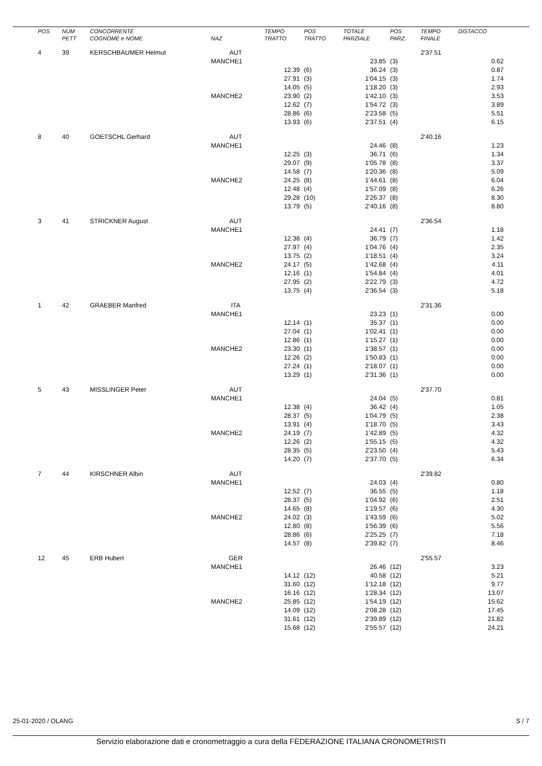| POS | NUM PETT | CONCORRENTE COGNOME e NOME | NAZ | TEMPO TRATTO | POS TRATTO | TOTALE PARZIALE | POS PARZ. | TEMPO FINALE | DISTACCO |
| --- | --- | --- | --- | --- | --- | --- | --- | --- | --- |
| 4 | 39 | KERSCHBAUMER Helmut | AUT | | | | | 2'37.51 | |
| | | | MANCHE1 | | | 23.85 | (3) | | 0.62 |
| | | | | 12.39 | (6) | 36.24 | (3) | | 0.87 |
| | | | | 27.91 | (3) | 1'04.15 | (3) | | 1.74 |
| | | | | 14.05 | (5) | 1'18.20 | (3) | | 2.93 |
| | | | MANCHE2 | 23.90 | (2) | 1'42.10 | (3) | | 3.53 |
| | | | | 12.62 | (7) | 1'54.72 | (3) | | 3.89 |
| | | | | 28.86 | (6) | 2'23.58 | (5) | | 5.51 |
| | | | | 13.93 | (6) | 2'37.51 | (4) | | 6.15 |
| 8 | 40 | GOETSCHL Gerhard | AUT | | | | | 2'40.16 | |
| | | | MANCHE1 | | | 24.46 | (8) | | 1.23 |
| | | | | 12.25 | (3) | 36.71 | (6) | | 1.34 |
| | | | | 29.07 | (9) | 1'05.78 | (8) | | 3.37 |
| | | | | 14.58 | (7) | 1'20.36 | (8) | | 5.09 |
| | | | MANCHE2 | 24.25 | (8) | 1'44.61 | (8) | | 6.04 |
| | | | | 12.48 | (4) | 1'57.09 | (8) | | 6.26 |
| | | | | 29.28 | (10) | 2'26.37 | (8) | | 8.30 |
| | | | | 13.79 | (5) | 2'40.16 | (8) | | 8.80 |
| 3 | 41 | STRICKNER August | AUT | | | | | 2'36.54 | |
| | | | MANCHE1 | | | 24.41 | (7) | | 1.18 |
| | | | | 12.38 | (4) | 36.79 | (7) | | 1.42 |
| | | | | 27.97 | (4) | 1'04.76 | (4) | | 2.35 |
| | | | | 13.75 | (2) | 1'18.51 | (4) | | 3.24 |
| | | | MANCHE2 | 24.17 | (5) | 1'42.68 | (4) | | 4.11 |
| | | | | 12.16 | (1) | 1'54.84 | (4) | | 4.01 |
| | | | | 27.95 | (2) | 2'22.79 | (3) | | 4.72 |
| | | | | 13.75 | (4) | 2'36.54 | (3) | | 5.18 |
| 1 | 42 | GRAEBER Manfred | ITA | | | | | 2'31.36 | |
| | | | MANCHE1 | | | 23.23 | (1) | | 0.00 |
| | | | | 12.14 | (1) | 35.37 | (1) | | 0.00 |
| | | | | 27.04 | (1) | 1'02.41 | (1) | | 0.00 |
| | | | | 12.86 | (1) | 1'15.27 | (1) | | 0.00 |
| | | | MANCHE2 | 23.30 | (1) | 1'38.57 | (1) | | 0.00 |
| | | | | 12.26 | (2) | 1'50.83 | (1) | | 0.00 |
| | | | | 27.24 | (1) | 2'18.07 | (1) | | 0.00 |
| | | | | 13.29 | (1) | 2'31.36 | (1) | | 0.00 |
| 5 | 43 | MISSLINGER Peter | AUT | | | | | 2'37.70 | |
| | | | MANCHE1 | | | 24.04 | (5) | | 0.81 |
| | | | | 12.38 | (4) | 36.42 | (4) | | 1.05 |
| | | | | 28.37 | (5) | 1'04.79 | (5) | | 2.38 |
| | | | | 13.91 | (4) | 1'18.70 | (5) | | 3.43 |
| | | | MANCHE2 | 24.19 | (7) | 1'42.89 | (5) | | 4.32 |
| | | | | 12.26 | (2) | 1'55.15 | (5) | | 4.32 |
| | | | | 28.35 | (5) | 2'23.50 | (4) | | 5.43 |
| | | | | 14.20 | (7) | 2'37.70 | (5) | | 6.34 |
| 7 | 44 | KIRSCHNER Albin | AUT | | | | | 2'39.82 | |
| | | | MANCHE1 | | | 24.03 | (4) | | 0.80 |
| | | | | 12.52 | (7) | 36.55 | (5) | | 1.18 |
| | | | | 28.37 | (5) | 1'04.92 | (6) | | 2.51 |
| | | | | 14.65 | (8) | 1'19.57 | (6) | | 4.30 |
| | | | MANCHE2 | 24.02 | (3) | 1'43.59 | (6) | | 5.02 |
| | | | | 12.80 | (8) | 1'56.39 | (6) | | 5.56 |
| | | | | 28.86 | (6) | 2'25.25 | (7) | | 7.18 |
| | | | | 14.57 | (8) | 2'39.82 | (7) | | 8.46 |
| 12 | 45 | ERB Hubert | GER | | | | | 2'55.57 | |
| | | | MANCHE1 | | | 26.46 | (12) | | 3.23 |
| | | | | 14.12 | (12) | 40.58 | (12) | | 5.21 |
| | | | | 31.60 | (12) | 1'12.18 | (12) | | 9.77 |
| | | | | 16.16 | (12) | 1'28.34 | (12) | | 13.07 |
| | | | MANCHE2 | 25.85 | (12) | 1'54.19 | (12) | | 15.62 |
| | | | | 14.09 | (12) | 2'08.28 | (12) | | 17.45 |
| | | | | 31.61 | (12) | 2'39.89 | (12) | | 21.82 |
| | | | | 15.68 | (12) | 2'55.57 | (12) | | 24.21 |
25-01-2020 / OLANG S / 7
Servizio elaborazione dati e cronometraggio a cura della FEDERAZIONE ITALIANA CRONOMETRISTI